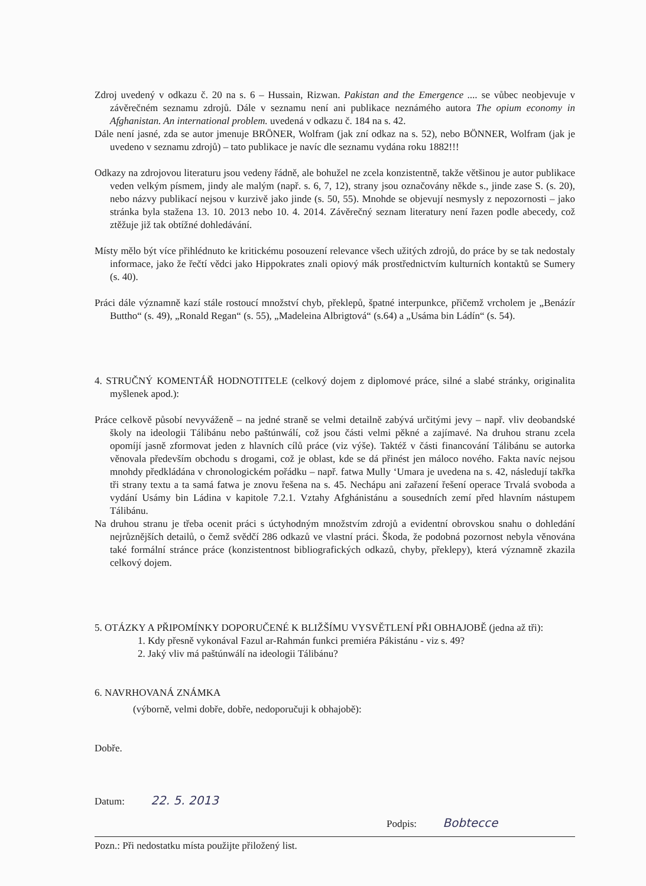Zdroj uvedený v odkazu č. 20 na s. 6 – Hussain, Rizwan. Pakistan and the Emergence .... se vůbec neobjevuje v závěrečném seznamu zdrojů. Dále v seznamu není ani publikace neznámého autora The opium economy in Afghanistan. An international problem. uvedená v odkazu č. 184 na s. 42.
Dále není jasné, zda se autor jmenuje BRÖNER, Wolfram (jak zní odkaz na s. 52), nebo BÖNNER, Wolfram (jak je uvedeno v seznamu zdrojů) – tato publikace je navíc dle seznamu vydána roku 1882!!!
Odkazy na zdrojovou literaturu jsou vedeny řádně, ale bohužel ne zcela konzistentně, takže většinou je autor publikace veden velkým písmem, jindy ale malým (např. s. 6, 7, 12), strany jsou označovány někde s., jinde zase S. (s. 20), nebo názvy publikací nejsou v kurzivě jako jinde (s. 50, 55). Mnohde se objevují nesmysly z nepozornosti – jako stránka byla stažena 13. 10. 2013 nebo 10. 4. 2014. Závěrečný seznam literatury není řazen podle abecedy, což ztěžuje již tak obtížné dohledávání.
Místy mělo být více přihlédnuto ke kritickému posouzení relevance všech užitých zdrojů, do práce by se tak nedostaly informace, jako že řečtí vědci jako Hippokrates znali opiový mák prostřednictvím kulturních kontaktů se Sumery (s. 40).
Práci dále významně kazí stále rostoucí množství chyb, překlepů, špatné interpunkce, přičemž vrcholem je „Benázír Buttho“ (s. 49), „Ronald Regan“ (s. 55), „Madeleina Albrigtová“ (s.64) a „Usáma bin Ládín“ (s. 54).
4. STRUČNÝ KOMENTÁŘ HODNOTITELE (celkový dojem z diplomové práce, silné a slabé stránky, originalita myšlenek apod.):
Práce celkově působí nevyváženě – na jedné straně se velmi detailně zabývá určitými jevy – např. vliv deobandské školy na ideologii Tálibánu nebo paštúnwálí, což jsou části velmi pěkné a zajímavé. Na druhou stranu zcela opomíjí jasně zformovat jeden z hlavních cílů práce (viz výše). Taktéž v části financování Tálibánu se autorka věnovala především obchodu s drogami, což je oblast, kde se dá přinést jen máloco nového. Fakta navíc nejsou mnohdy předkládána v chronologickém pořádku – např. fatwa Mully ‘Umara je uvedena na s. 42, následují takřka tři strany textu a ta samá fatwa je znovu řešena na s. 45. Nechápu ani zařazení řešení operace Trvalá svoboda a vydání Usámy bin Ládina v kapitole 7.2.1. Vztahy Afghánistánu a sousedních zemí před hlavním nástupem Tálibánu.
Na druhou stranu je třeba ocenit práci s úctyhodným množstvím zdrojů a evidentní obrovskou snahu o dohledání nejrůznějších detailů, o čemž svědčí 286 odkazů ve vlastní práci. Škoda, že podobná pozornost nebyla věnována také formální stránce práce (konzistentnost bibliografických odkazů, chyby, překlepy), která významně zkazila celkový dojem.
5. OTÁZKY A PŘIPOMÍNKY DOPORUČENÉ K BLIŽŠÍMU VYSVĚTLENÍ PŘI OBHAJOBĚ (jedna až tři):
1. Kdy přesně vykonával Fazul ar-Rahmán funkci premiéra Pákistánu - viz s. 49?
2. Jaký vliv má paštúnwálí na ideologii Tálibánu?
6. NAVRHOVANÁ ZNÁMKA
(výborně, velmi dobře, dobře, nedoporučuji k obhajobě):
Dobře.
Datum: 22. 5. 2013
Podpis: Bobtecce
Pozn.: Při nedostatku místa použijte přiložený list.